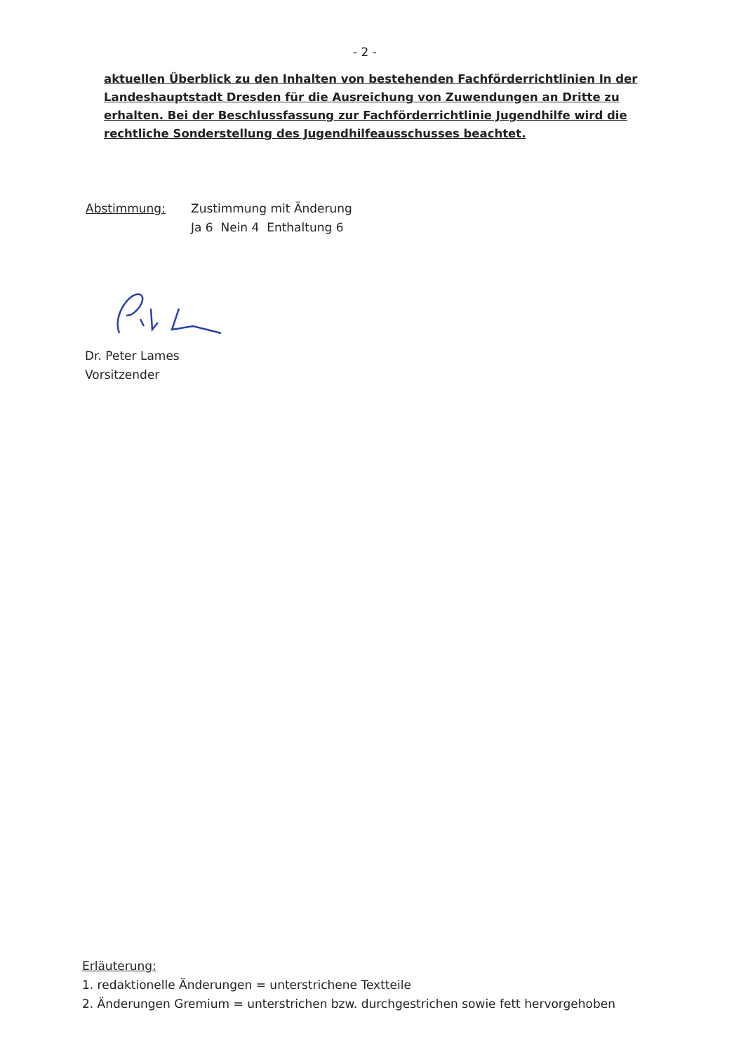- 2 -
aktuellen Überblick zu den Inhalten von bestehenden Fachförderrichtlinien In der Landeshauptstadt Dresden für die Ausreichung von Zuwendungen an Dritte zu erhalten. Bei der Beschlussfassung zur Fachförderrichtlinie Jugendhilfe wird die rechtliche Sonderstellung des Jugendhilfeausschusses beachtet.
Abstimmung: Zustimmung mit Änderung
Ja 6 Nein 4 Enthaltung 6
Dr. Peter Lames
Vorsitzender
Erläuterung:
1. redaktionelle Änderungen = unterstrichene Textteile
2. Änderungen Gremium = unterstrichen bzw. durchgestrichen sowie fett hervorgehoben